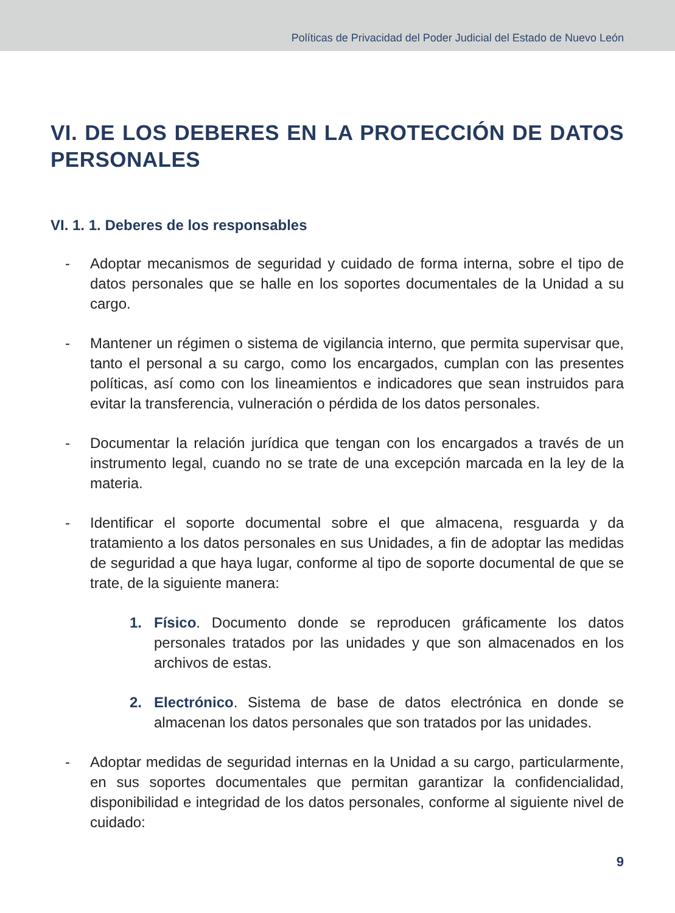Políticas de Privacidad del Poder Judicial del Estado de Nuevo León
VI. DE LOS DEBERES EN LA PROTECCIÓN DE DATOS PERSONALES
VI. 1. 1. Deberes de los responsables
- Adoptar mecanismos de seguridad y cuidado de forma interna, sobre el tipo de datos personales que se halle en los soportes documentales de la Unidad a su cargo.
- Mantener un régimen o sistema de vigilancia interno, que permita supervisar que, tanto el personal a su cargo, como los encargados, cumplan con las presentes políticas, así como con los lineamientos e indicadores que sean instruidos para evitar la transferencia, vulneración o pérdida de los datos personales.
- Documentar la relación jurídica que tengan con los encargados a través de un instrumento legal, cuando no se trate de una excepción marcada en la ley de la materia.
- Identificar el soporte documental sobre el que almacena, resguarda y da tratamiento a los datos personales en sus Unidades, a fin de adoptar las medidas de seguridad a que haya lugar, conforme al tipo de soporte documental de que se trate, de la siguiente manera:
1. Físico. Documento donde se reproducen gráficamente los datos personales tratados por las unidades y que son almacenados en los archivos de estas.
2. Electrónico. Sistema de base de datos electrónica en donde se almacenan los datos personales que son tratados por las unidades.
- Adoptar medidas de seguridad internas en la Unidad a su cargo, particularmente, en sus soportes documentales que permitan garantizar la confidencialidad, disponibilidad e integridad de los datos personales, conforme al siguiente nivel de cuidado:
9